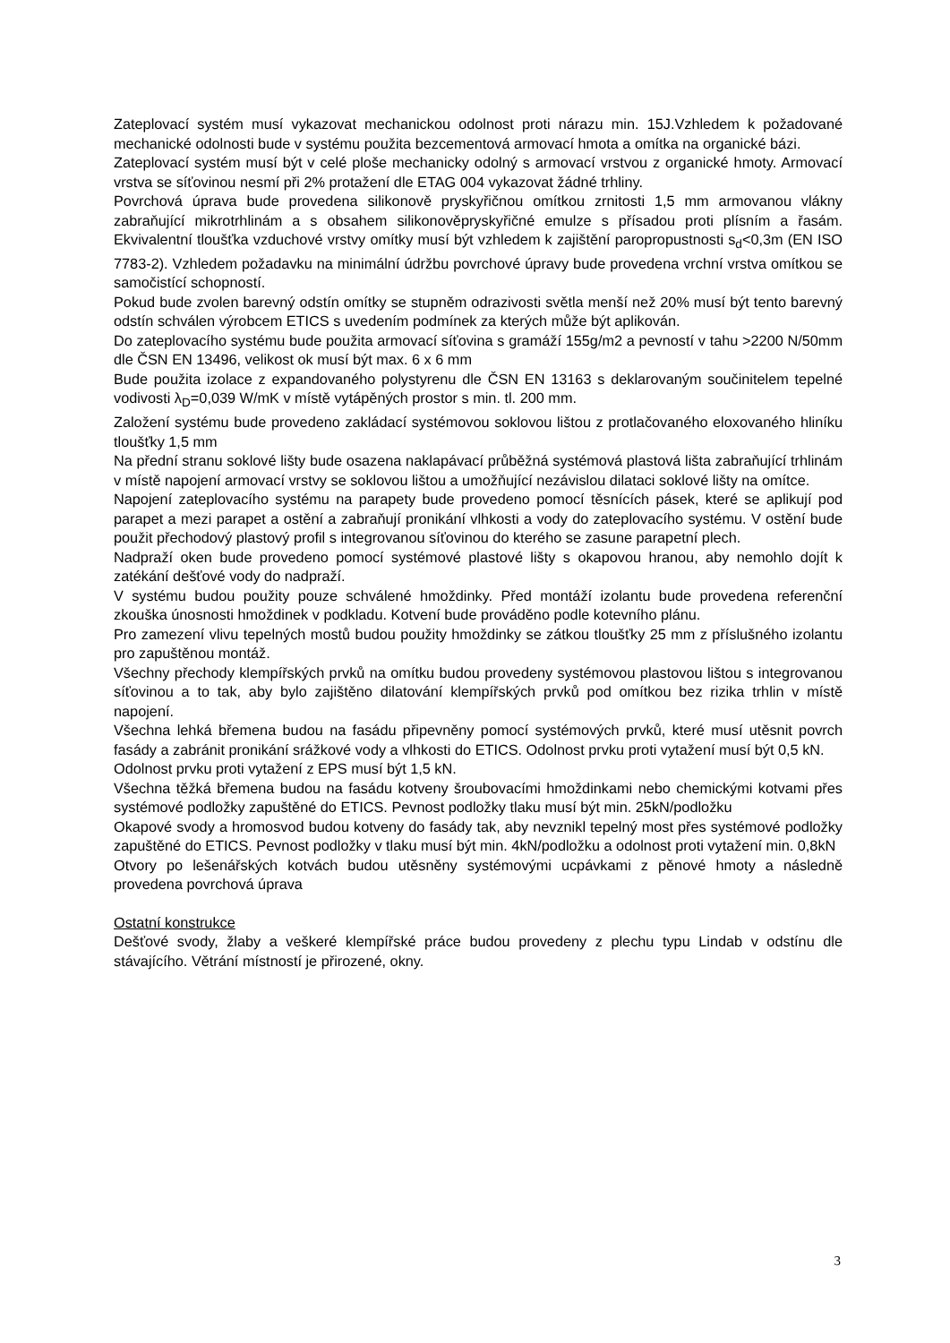Zateplovací systém musí vykazovat mechanickou odolnost proti nárazu min. 15J.Vzhledem k požadované mechanické odolnosti bude v systému použita bezcementová armovací hmota a omítka na organické bázi.
Zateplovací systém musí být v celé ploše mechanicky odolný s armovací vrstvou z organické hmoty. Armovací vrstva se síťovinou nesmí při 2% protažení dle ETAG 004 vykazovat žádné trhliny.
Povrchová úprava bude provedena silikonově pryskyřičnou omítkou zrnitosti 1,5 mm armovanou vlákny zabraňující mikrotrhlinám a s obsahem silikonověpryskyřičné emulze s přísadou proti plísním a řasám. Ekvivalentní tloušťka vzduchové vrstvy omítky musí být vzhledem k zajištění paropropustnosti s<sub>d</sub><0,3m (EN ISO 7783-2). Vzhledem požadavku na minimální údržbu povrchové úpravy bude provedena vrchní vrstva omítkou se samočistící schopností.
Pokud bude zvolen barevný odstín omítky se stupněm odrazivosti světla menší než 20% musí být tento barevný odstín schválen výrobcem ETICS s uvedením podmínek za kterých může být aplikován.
Do zateplovacího systému bude použita armovací síťovina s gramáží 155g/m2 a pevností v tahu >2200 N/50mm dle ČSN EN 13496, velikost ok musí být max. 6 x 6 mm
Bude použita izolace z expandovaného polystyrenu dle ČSN EN 13163 s deklarovaným součinitelem tepelné vodivosti λ<sub>D</sub>=0,039 W/mK v místě vytápěných prostor s min. tl. 200 mm.
Založení systému bude provedeno zakládací systémovou soklovou lištou z protlačovaného eloxovaného hliníku tloušťky 1,5 mm
Na přední stranu soklové lišty bude osazena naklapávací průběžná systémová plastová lišta zabraňující trhlinám v místě napojení armovací vrstvy se soklovou lištou a umožňující nezávislou dilataci soklové lišty na omítce.
Napojení zateplovacího systému na parapety bude provedeno pomocí těsnících pásek, které se aplikují pod parapet a mezi parapet a ostění a zabraňují pronikání vlhkosti a vody do zateplovacího systému. V ostění bude použit přechodový plastový profil s integrovanou síťovinou do kterého se zasune parapetní plech.
Nadpraží oken bude provedeno pomocí systémové plastové lišty s okapovou hranou, aby nemohlo dojít k zatékání dešťové vody do nadpraží.
V systému budou použity pouze schválené hmoždinky. Před montáží izolantu bude provedena referenční zkouška únosnosti hmoždinek v podkladu. Kotvení bude prováděno podle kotevního plánu.
Pro zamezení vlivu tepelných mostů budou použity hmoždinky se zátkou tloušťky 25 mm z příslušného izolantu pro zapuštěnou montáž.
Všechny přechody klempířských prvků na omítku budou provedeny systémovou plastovou lištou s integrovanou síťovinou a to tak, aby bylo zajištěno dilatování klempířských prvků pod omítkou bez rizika trhlin v místě napojení.
Všechna lehká břemena budou na fasádu připevněny pomocí systémových prvků, které musí utěsnit povrch fasády a zabránit pronikání srážkové vody a vlhkosti do ETICS. Odolnost prvku proti vytažení musí být 0,5 kN.
Odolnost prvku proti vytažení z EPS musí být 1,5 kN.
Všechna těžká břemena budou na fasádu kotveny šroubovacími hmoždinkami nebo chemickými kotvami přes systémové podložky zapuštěné do ETICS. Pevnost podložky tlaku musí být min. 25kN/podložku
Okapové svody a hromosvod budou kotveny do fasády tak, aby nevznikl tepelný most přes systémové podložky zapuštěné do ETICS. Pevnost podložky v tlaku musí být min. 4kN/podložku a odolnost proti vytažení min. 0,8kN
Otvory po lešenářských kotvách budou utěsněny systémovými ucpávkami z pěnové hmoty a následně provedena povrchová úprava
Ostatní konstrukce
Dešťové svody, žlaby a veškeré klempířské práce budou provedeny z plechu typu Lindab v odstínu dle stávajícího. Větrání místností je přirozené, okny.
3